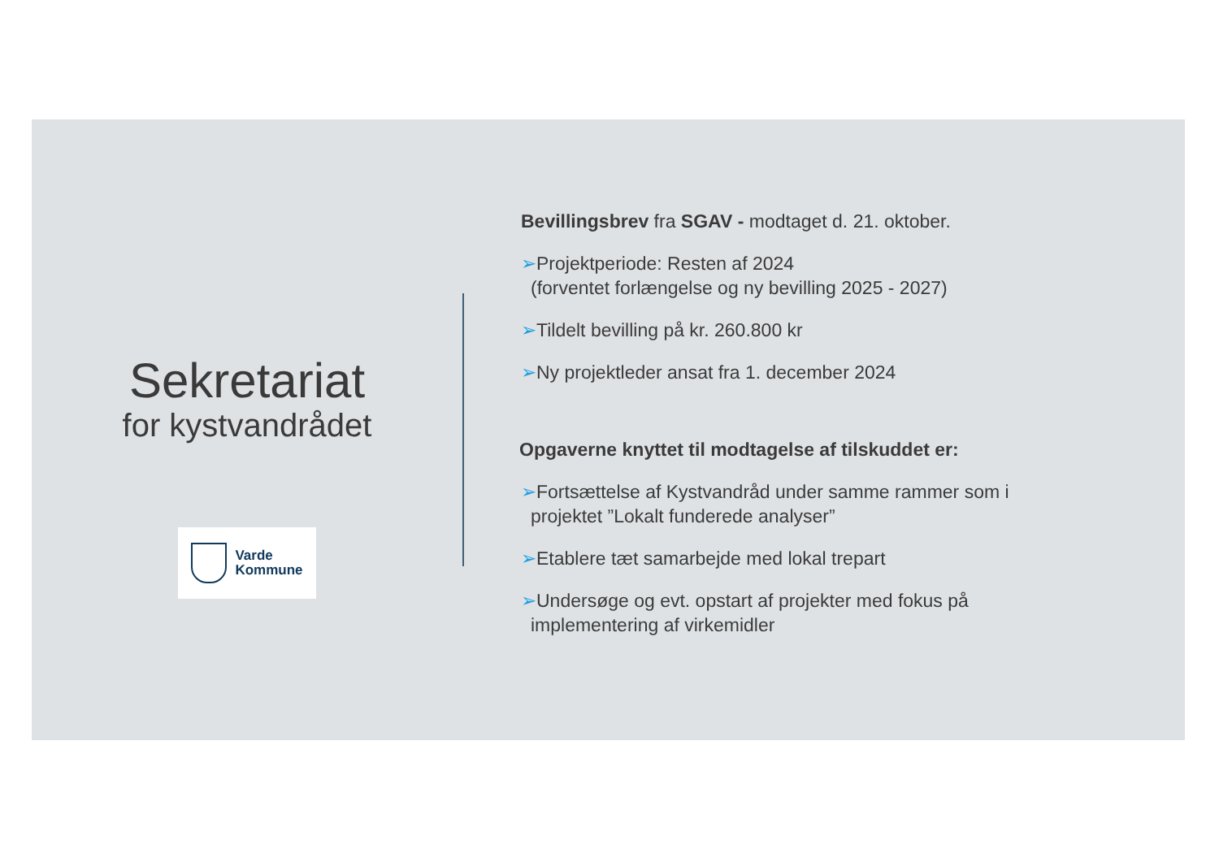Sekretariat
for kystvandrådet
Varde
Kommune
Bevillingsbrev fra SGAV - modtaget d. 21. oktober.
➢Projektperiode: Resten af 2024
(forventet forlængelse og ny bevilling 2025 - 2027)
➢Tildelt bevilling på kr. 260.800 kr
➢Ny projektleder ansat fra 1. december 2024
Opgaverne knyttet til modtagelse af tilskuddet er:
➢Fortsættelse af Kystvandråd under samme rammer som i projektet ”Lokalt funderede analyser”
➢Etablere tæt samarbejde med lokal trepart
➢Undersøge og evt. opstart af projekter med fokus på implementering af virkemidler